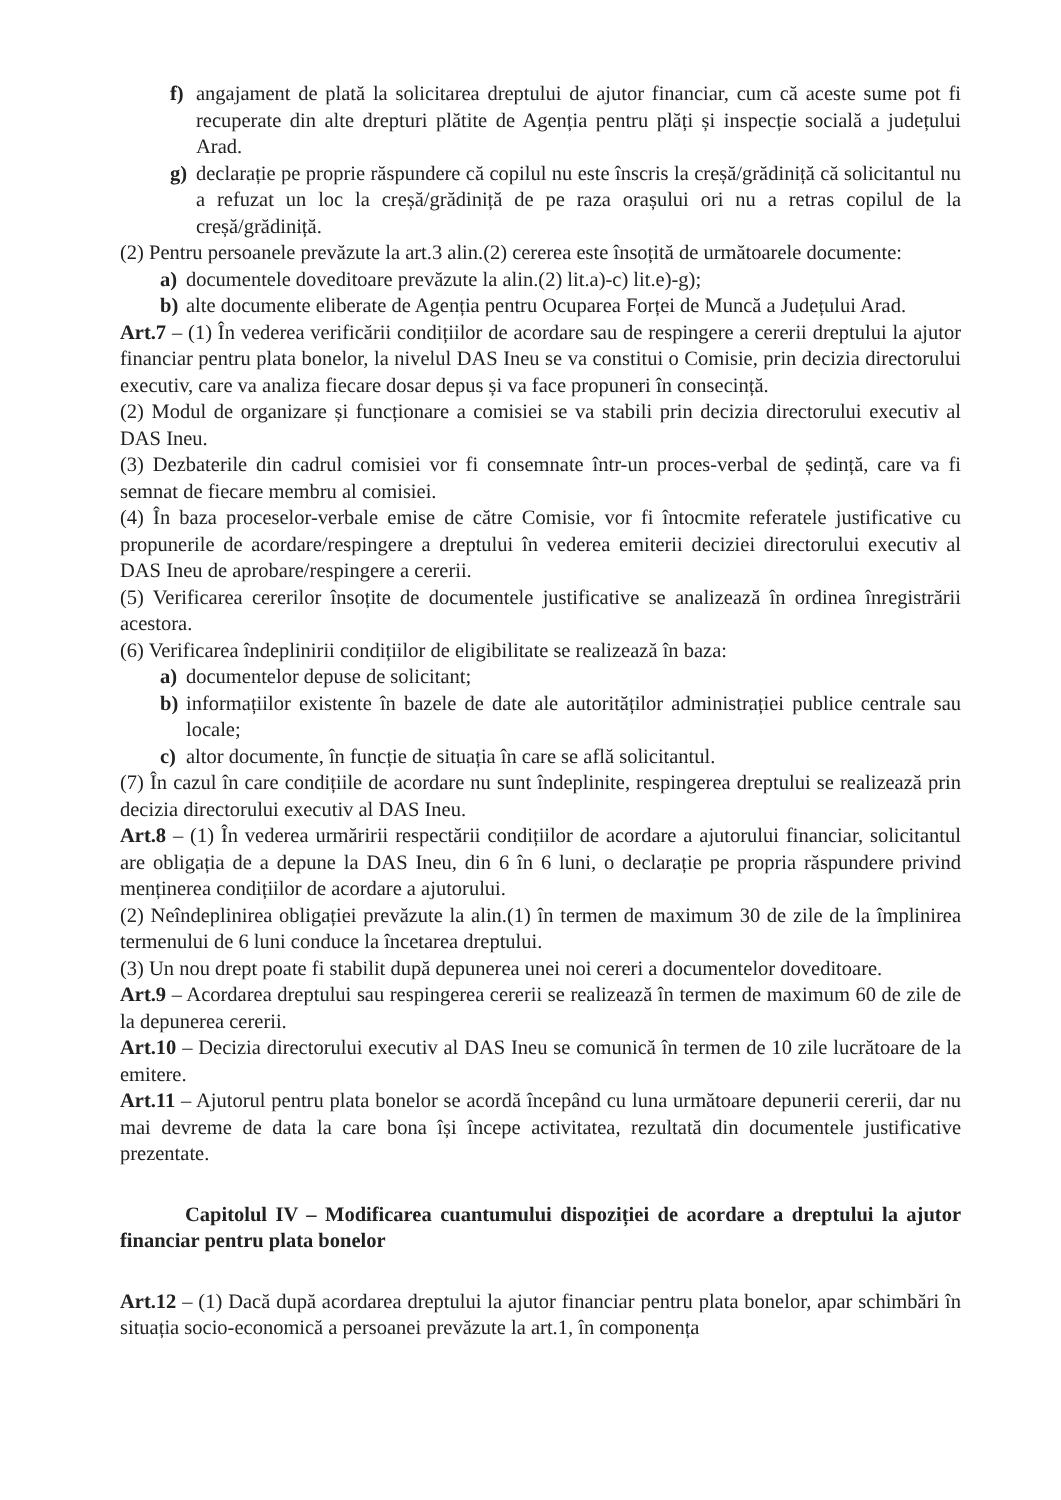f) angajament de plată la solicitarea dreptului de ajutor financiar, cum că aceste sume pot fi recuperate din alte drepturi plătite de Agenția pentru plăți și inspecție socială a județului Arad.
g) declarație pe proprie răspundere că copilul nu este înscris la creșă/grădiniță că solicitantul nu a refuzat un loc la creșă/grădiniță de pe raza orașului ori nu a retras copilul de la creșă/grădiniță.
(2) Pentru persoanele prevăzute la art.3 alin.(2) cererea este însoțită de următoarele documente:
a) documentele doveditoare prevăzute la alin.(2) lit.a)-c) lit.e)-g);
b) alte documente eliberate de Agenția pentru Ocuparea Forței de Muncă a Județului Arad.
Art.7 – (1) În vederea verificării condițiilor de acordare sau de respingere a cererii dreptului la ajutor financiar pentru plata bonelor, la nivelul DAS Ineu se va constitui o Comisie, prin decizia directorului executiv, care va analiza fiecare dosar depus și va face propuneri în consecință.
(2) Modul de organizare și funcționare a comisiei se va stabili prin decizia directorului executiv al DAS Ineu.
(3) Dezbaterile din cadrul comisiei vor fi consemnate într-un proces-verbal de ședință, care va fi semnat de fiecare membru al comisiei.
(4) În baza proceselor-verbale emise de către Comisie, vor fi întocmite referatele justificative cu propunerile de acordare/respingere a dreptului în vederea emiterii deciziei directorului executiv al DAS Ineu de aprobare/respingere a cererii.
(5) Verificarea cererilor însoțite de documentele justificative se analizează în ordinea înregistrării acestora.
(6) Verificarea îndeplinirii condițiilor de eligibilitate se realizează în baza:
a) documentelor depuse de solicitant;
b) informațiilor existente în bazele de date ale autorităților administrației publice centrale sau locale;
c) altor documente, în funcție de situația în care se află solicitantul.
(7) În cazul în care condițiile de acordare nu sunt îndeplinite, respingerea dreptului se realizează prin decizia directorului executiv al DAS Ineu.
Art.8 – (1) În vederea urmăririi respectării condițiilor de acordare a ajutorului financiar, solicitantul are obligația de a depune la DAS Ineu, din 6 în 6 luni, o declarație pe propria răspundere privind menținerea condițiilor de acordare a ajutorului.
(2) Neîndeplinirea obligației prevăzute la alin.(1) în termen de maximum 30 de zile de la împlinirea termenului de 6 luni conduce la încetarea dreptului.
(3) Un nou drept poate fi stabilit după depunerea unei noi cereri a documentelor doveditoare.
Art.9 – Acordarea dreptului sau respingerea cererii se realizează în termen de maximum 60 de zile de la depunerea cererii.
Art.10 – Decizia directorului executiv al DAS Ineu se comunică în termen de 10 zile lucrătoare de la emitere.
Art.11 – Ajutorul pentru plata bonelor se acordă începând cu luna următoare depunerii cererii, dar nu mai devreme de data la care bona își începe activitatea, rezultată din documentele justificative prezentate.
Capitolul IV – Modificarea cuantumului dispoziției de acordare a dreptului la ajutor financiar pentru plata bonelor
Art.12 – (1) Dacă după acordarea dreptului la ajutor financiar pentru plata bonelor, apar schimbări în situația socio-economică a persoanei prevăzute la art.1, în componența